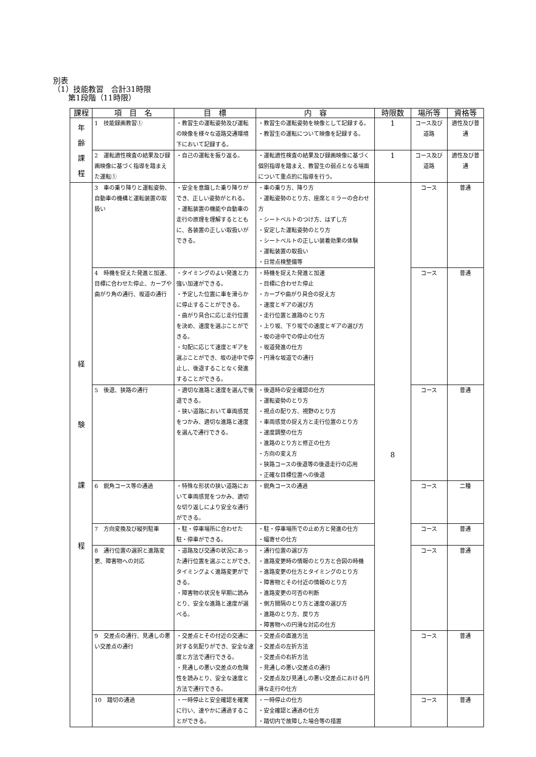別表
（1）技能教習　合計31時限
　　第1段階（11時限）
| 課程 | 項 目 名 | 目 標 | 内 容 | 時限数 | 場所等 | 資格等 |
| --- | --- | --- | --- | --- | --- | --- |
| 年 齢 課 程 | 1 技能録画教習① | ・教習生の運転姿勢及び運転の映像を様々な道路交通環境下において記録する。 | ・教習生の運転姿勢を映像として記録する。 ・教習生の運転について映像を記録する。 | 1 | コース及び道路 | 適性及び普通 |
| | 2 運転適性検査の結果及び録画映像に基づく指導を踏まえた運転① | ・自己の運転を振り返る。 | ・運転適性検査の結果及び録画映像に基づく個別指導を踏まえ、教習生の弱点となる場面について重点的に指導を行う。 | 1 | コース及び道路 | 適性及び普通 |
| 経 験 課 程 | 3 車の乗り降りと運転姿勢、自動車の機構と運転装置の取扱い | ・安全を意識した乗り降りができ、正しい姿勢がとれる。 ・運転装置の機能や自動車の走行の原理を理解するとともに、各装置の正しい取扱いができる。 | ・車の乗り方、降り方 ・運転姿勢のとり方、座席とミラーの合わせ方 ・シートベルトのつけ方、はずし方 ・安定した運転姿勢のとり方 ・シートベルトの正しい装着効果の体験 ・運転装置の取扱い ・日常点検整備等 | 8 | コース | 普通 |
| | 4 時機を捉えた発進と加速、目標に合わせた停止、カーブや曲がり角の通行、坂道の通行 | ・タイミングのよい発進と力強い加速ができる。 ・予定した位置に車を滑らかに停止することができる。 ・曲がり具合に応じ走行位置を決め、速度を選ぶことができる。 ・勾配に応じて速度とギアを選ぶことができ、坂の途中で停止し、後退することなく発進することができる。 | ・時機を捉えた発進と加速 ・目標に合わせた停止 ・カーブや曲がり具合の捉え方 ・速度とギアの選び方 ・走行位置と進路のとり方 ・上り坂、下り坂での速度とギアの選び方 ・坂の途中での停止の仕方 ・坂道発進の仕方 ・円滑な坂道での通行 | | コース | 普通 |
| | 5 後退、狭路の通行 | ・適切な進路と速度を選んで後退できる。 ・狭い道路において車両感覚をつかみ、適切な進路と速度を選んで通行できる。 | ・後退時の安全確認の仕方 ・運転姿勢のとり方 ・視点の配り方、視野のとり方 ・車両感覚の捉え方と走行位置のとり方 ・速度調整の仕方 ・進路のとり方と修正の仕方 ・方向の変え方 ・狭路コースの後退等の後退走行の応用 ・正確な目標位置への後退 | | コース | 普通 |
| | 6 鋭角コース等の通過 | ・特殊な形状の狭い道路において車両感覚をつかみ、適切な切り返しにより安全な通行ができる。 | ・鋭角コースの通過 | | コース | 二種 |
| | 7 方向変換及び縦列駐車 | ・駐・停車場所に合わせた駐・停車ができる。 | ・駐・停車場所での止め方と発進の仕方 ・幅寄せの仕方 | | コース | 普通 |
| | 8 通行位置の選択と進路変更、障害物への対応 | ・道路及び交通の状況にあった通行位置を選ぶことができ、タイミングよく進路変更ができる。 ・障害物の状況を早期に読みとり、安全な進路と速度が選べる。 | ・通行位置の選び方 ・進路変更時の情報のとり方と合図の時機 ・進路変更の仕方とタイミングのとり方 ・障害物とその付近の情報のとり方 ・進路変更の可否の判断 ・側方間隔のとり方と速度の選び方 ・進路のとり方、戻り方 ・障害物への円滑な対応の仕方 | | コース | 普通 |
| | 9 交差点の通行、見通しの悪い交差点の通行 | ・交差点とその付近の交通に対する気配りができ、安全な速度と方法で通行できる。 ・見通しの悪い交差点の危険性を読みとり、安全な速度と方法で通行できる。 | ・交差点の直進方法 ・交差点の左折方法 ・交差点の右折方法 ・見通しの悪い交差点の通行 ・交差点及び見通しの悪い交差点における円滑な走行の仕方 | | コース | 普通 |
| | 10 踏切の通過 | ・一時停止と安全確認を確実に行い、速やかに通過することができる。 | ・一時停止の仕方 ・安全確認と通過の仕方 ・踏切内で故障した場合等の措置 | | コース | 普通 |